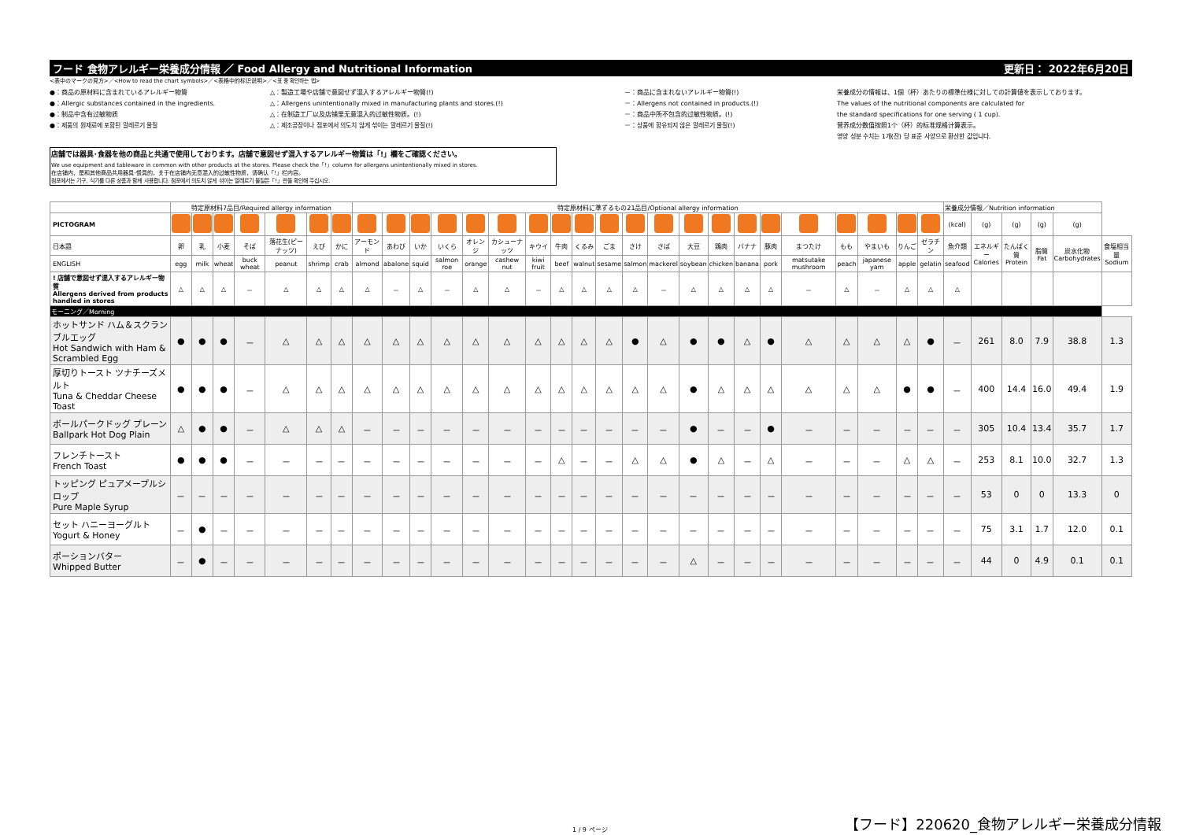フード 食物アレルギー栄養成分情報 ／ Food Allergy and Nutritional Information 更新日： 2022年6月20日
<表中のマークの見方>／<How to read the chart symbols>／<表格中的标识说明>／<표 중 확인하는 법>
●：商品の原材料に含まれているアレルギー物質
●：Allergic substances contained in the ingredients.
●：制品中含有过敏物质
●：제품의 원재료에 포함된 알레르기 물질
△：製造工場や店舗で意図せず混入するアレルギー物質(!)
△：Allergens unintentionally mixed in manufacturing plants and stores.(!)
△：在制造工厂以及店铺里无意混入的过敏性物质。(!)
△：제조공장이나 점포에서 의도치 않게 섞이는 알레르기 물질(!)
－：商品に含まれないアレルギー物質(!)
－：Allergens not contained in products.(!)
－：商品中所不包含的过敏性物质。(!)
－：상품에 함유되지 않은 알레르기 물질(!)
栄養成分の情報は、1個（杯）あたりの標準仕様に対しての計算値を表示しております。
The values of the nutritional components are calculated for
the standard specifications for one serving ( 1 cup).
营养成分数值按照1个（杯）的标准规格计算表示。
영양 성분 수치는 1개(잔) 당 표준 사양으로 환산한 값입니다.
店舗では器具･食器を他の商品と共通で使用しております。店舗で意図せず混入するアレルギー物質は「!」欄をご確認ください。
We use equipment and tableware in common with other products at the stores. Please check the「!」column for allergens unintentionally mixed in stores.
在店铺内，是和其他商品共用器具･餐具的。关于在店铺内无意混入的过敏性物质，请确认「!」栏内容。
점포에서는 기구, 식기를 다른 상품과 함께 사용합니다. 점포에서 의도치 않게 섞이는 알레르기 물질은「!」란을 확인해 주십시오.
| | 特定原材料7品目/Required allergy information | | | | | | | 特定原材料に準ずるもの21品目/Optional allergy information | | | | | | | | | | | | | | | | | | | | | 栄養成分情報／Nutrition information | | | | | |
| PICTOGRAM | | | | | | | | | | | | | | | | | | | | | | | | | | | | | (kcal) | (g) | (g) | (g) | (g) | |
| 日本語 | 卵 | 乳 | 小麦 | そば | 落花生(ピーナッツ) | えび | かに | アーモンド | あわび | いか | いくら | オレンジ | カシューナッツ | キウイ | 牛肉 | くるみ | ごま | さけ | さば | 大豆 | 鶏肉 | バナナ | 豚肉 | まつたけ | もも | やまいも | りんご | ゼラチン | 魚介類 | エネルギー Calories | たんぱく質 Protein | 脂質 Fat | 炭水化物 Carbohydrates | 食塩相当量 Sodium |
| ENGLISH | egg | milk | wheat | buck wheat | peanut | shrimp | crab | almond | abalone | squid | salmon roe | orange | cashew nut | kiwi fruit | beef | walnut | sesame | salmon | mackerel | soybean | chicken | banana | pork | matsutake mushroom | peach | japanese yam | apple | gelatin | seafood | | | | | |
| ! 店舗で意図せず混入するアレルギー物質 Allergens derived from products handled in stores | △ | △ | △ | － | △ | △ | △ | △ | － | △ | － | △ | △ | － | △ | △ | △ | △ | － | △ | △ | △ | △ | － | △ | － | △ | △ | △ | | | | | |
| モーニング／Morning | | | | | | | | | | | | | | | | | | | | | | | | | | | | | | | | | | |
| ホットサンド ハム＆スクランブルエッグ Hot Sandwich with Ham & Scrambled Egg | ● | ● | ● | － | △ | △ | △ | △ | △ | △ | △ | △ | △ | △ | △ | △ | △ | ● | △ | ● | ● | △ | ● | △ | △ | △ | △ | ● | － | 261 | 8.0 | 7.9 | 38.8 | 1.3 |
| 厚切りトースト ツナチーズメルト Tuna & Cheddar Cheese Toast | ● | ● | ● | － | △ | △ | △ | △ | △ | △ | △ | △ | △ | △ | △ | △ | △ | △ | △ | ● | △ | △ | △ | △ | △ | △ | ● | ● | － | 400 | 14.4 | 16.0 | 49.4 | 1.9 |
| ボールパークドッグ プレーン Ballpark Hot Dog Plain | △ | ● | ● | － | △ | △ | △ | － | － | － | － | － | － | － | － | － | － | － | － | ● | － | － | ● | － | － | － | － | － | － | 305 | 10.4 | 13.4 | 35.7 | 1.7 |
| フレンチトースト French Toast | ● | ● | ● | － | － | － | － | － | － | － | － | － | － | － | △ | － | － | △ | △ | ● | △ | － | △ | － | － | － | △ | △ | － | 253 | 8.1 | 10.0 | 32.7 | 1.3 |
| トッピング ピュアメープルシロップ Pure Maple Syrup | － | － | － | － | － | － | － | － | － | － | － | － | － | － | － | － | － | － | － | － | － | － | － | － | － | － | － | － | － | 53 | 0 | 0 | 13.3 | 0 |
| セット ハニーヨーグルト Yogurt & Honey | － | ● | － | － | － | － | － | － | － | － | － | － | － | － | － | － | － | － | － | － | － | － | － | － | － | － | － | － | － | 75 | 3.1 | 1.7 | 12.0 | 0.1 |
| ポーションバター Whipped Butter | － | ● | － | － | － | － | － | － | － | － | － | － | － | － | － | － | － | － | － | △ | － | － | － | － | － | － | － | － | － | 44 | 0 | 4.9 | 0.1 | 0.1 |
1 / 9 ページ
【フード】220620_食物アレルギー栄養成分情報